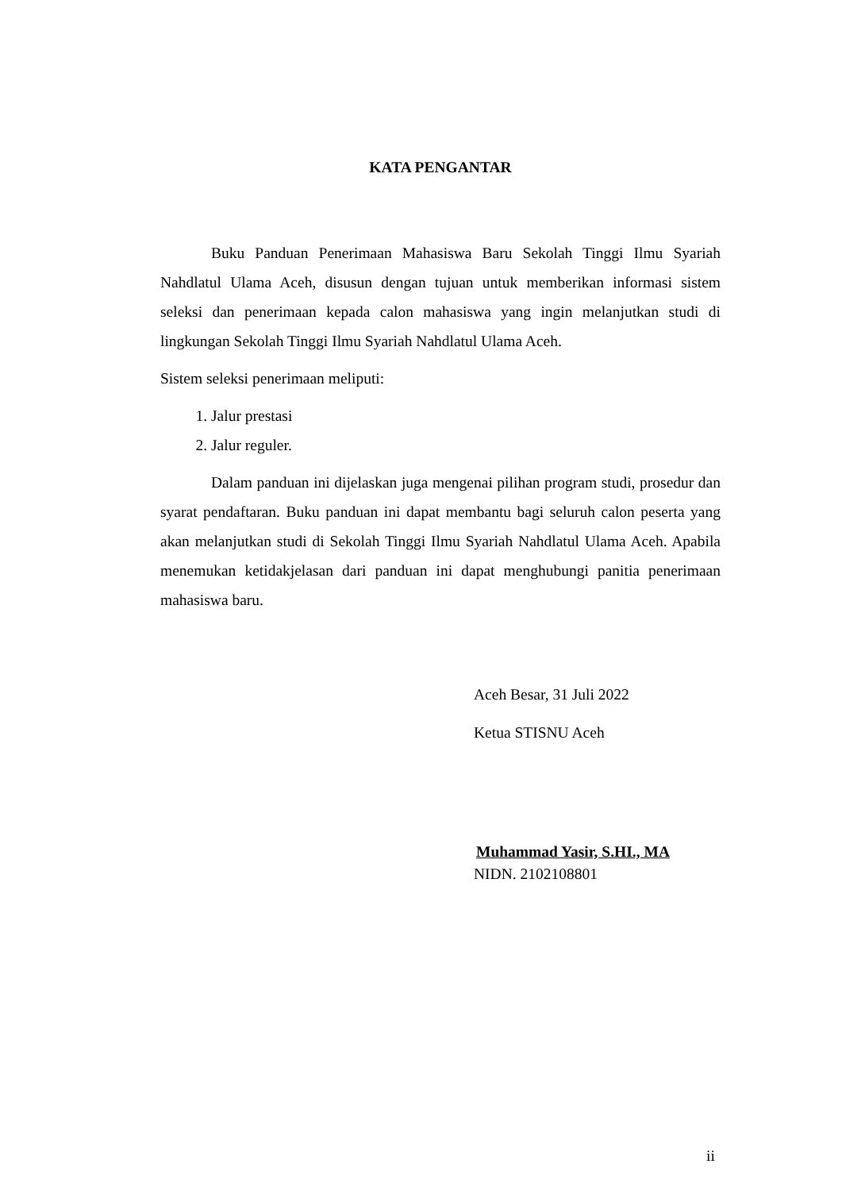KATA PENGANTAR
Buku Panduan Penerimaan Mahasiswa Baru Sekolah Tinggi Ilmu Syariah Nahdlatul Ulama Aceh, disusun dengan tujuan untuk memberikan informasi sistem seleksi dan penerimaan kepada calon mahasiswa yang ingin melanjutkan studi di lingkungan Sekolah Tinggi Ilmu Syariah Nahdlatul Ulama Aceh.
Sistem seleksi penerimaan meliputi:
1. Jalur prestasi
2. Jalur reguler.
Dalam panduan ini dijelaskan juga mengenai pilihan program studi, prosedur dan syarat pendaftaran. Buku panduan ini dapat membantu bagi seluruh calon peserta yang akan melanjutkan studi di Sekolah Tinggi Ilmu Syariah Nahdlatul Ulama Aceh. Apabila menemukan ketidakjelasan dari panduan ini dapat menghubungi panitia penerimaan mahasiswa baru.
Aceh Besar, 31 Juli 2022
Ketua STISNU Aceh
Muhammad Yasir, S.HI., MA
NIDN. 2102108801
ii